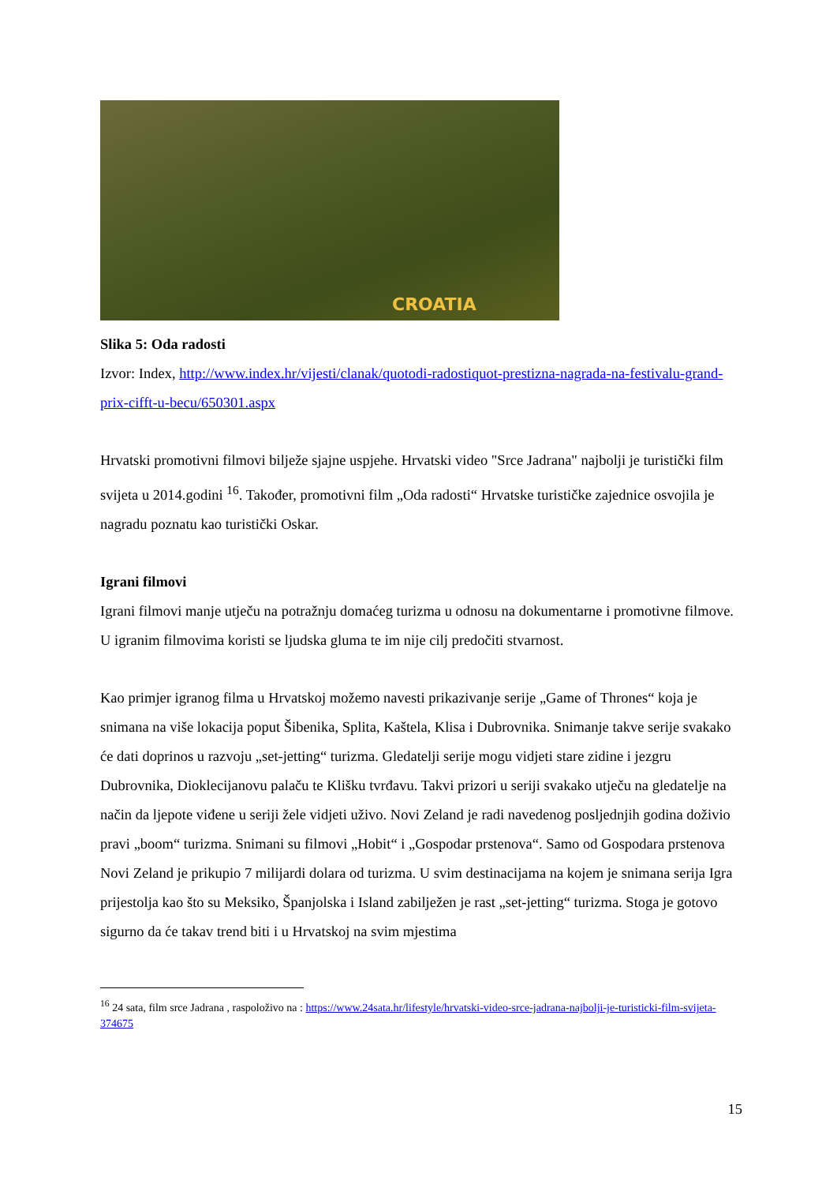CROATIA
Slika 5: Oda radosti
Izvor: Index, http://www.index.hr/vijesti/clanak/quotodi-radostiquot-prestizna-nagrada-na-festivalu-grand-prix-cifft-u-becu/650301.aspx
Hrvatski promotivni filmovi bilježe sjajne uspjehe. Hrvatski video "Srce Jadrana" najbolji je turistički film svijeta u 2014.godini <sup>16</sup>. Također, promotivni film „Oda radosti“ Hrvatske turističke zajednice osvojila je nagradu poznatu kao turistički Oskar.
Igrani filmovi
Igrani filmovi manje utječu na potražnju domaćeg turizma u odnosu na dokumentarne i promotivne filmove. U igranim filmovima koristi se ljudska gluma te im nije cilj predočiti stvarnost.
Kao primjer igranog filma u Hrvatskoj možemo navesti prikazivanje serije „Game of Thrones“ koja je snimana na više lokacija poput Šibenika, Splita, Kaštela, Klisa i Dubrovnika. Snimanje takve serije svakako će dati doprinos u razvoju „set-jetting“ turizma. Gledatelji serije mogu vidjeti stare zidine i jezgru Dubrovnika, Dioklecijanovu palaču te Klišku tvrđavu. Takvi prizori u seriji svakako utječu na gledatelje na način da ljepote viđene u seriji žele vidjeti uživo. Novi Zeland je radi navedenog posljednjih godina doživio pravi „boom“ turizma. Snimani su filmovi „Hobit“ i „Gospodar prstenova“. Samo od Gospodara prstenova Novi Zeland je prikupio 7 milijardi dolara od turizma. U svim destinacijama na kojem je snimana serija Igra prijestolja kao što su Meksiko, Španjolska i Island zabilježen je rast „set-jetting“ turizma. Stoga je gotovo sigurno da će takav trend biti i u Hrvatskoj na svim mjestima
<sup>16</sup> 24 sata, film srce Jadrana , raspoloživo na : https://www.24sata.hr/lifestyle/hrvatski-video-srce-jadrana-najbolji-je-turisticki-film-svijeta-374675
15